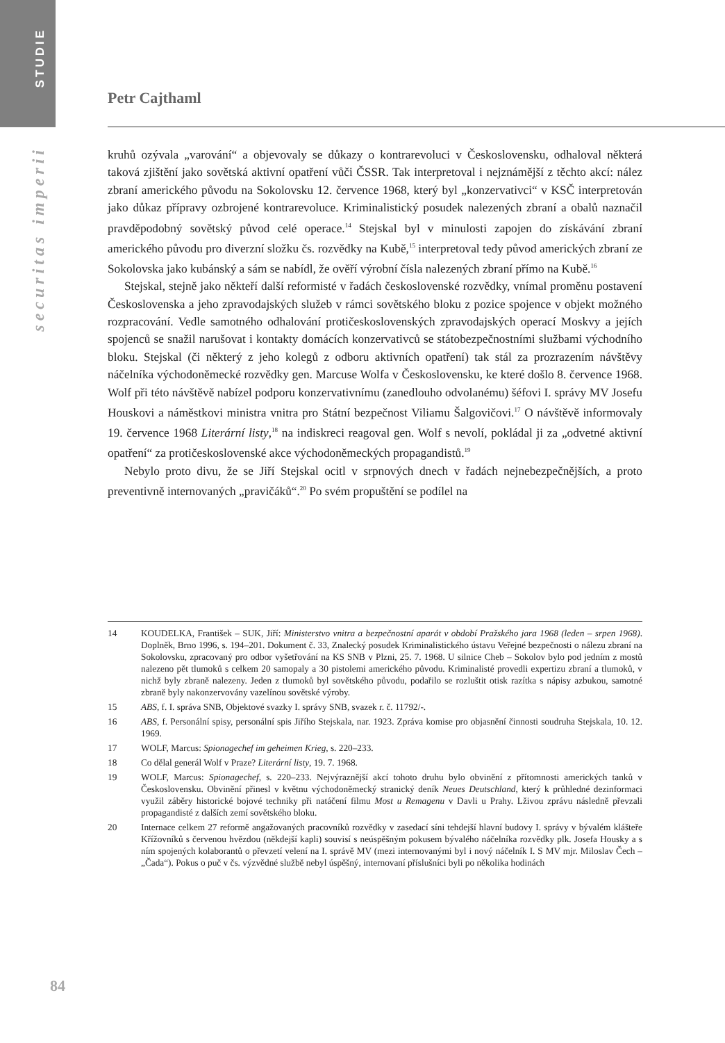STUDIE
securitas imperii
Petr Cajthaml
kruhů ozývala „varování“ a objevovaly se důkazy o kontrarevoluci v Československu, odhaloval některá taková zjištění jako sovětská aktivní opatření vůči ČSSR. Tak interpretoval i nejznámější z těchto akcí: nález zbraní amerického původu na Sokolovsku 12. července 1968, který byl „konzervativci“ v KSČ interpretován jako důkaz přípravy ozbrojené kontrarevoluce. Kriminalistický posudek nalezených zbraní a obalů naznačil pravděpodobný sovětský původ celé operace.<sup>14</sup> Stejskal byl v minulosti zapojen do získávání zbraní amerického původu pro diverzní složku čs. rozvědky na Kubě,<sup>15</sup> interpretoval tedy původ amerických zbraní ze Sokolovska jako kubánský a sám se nabídl, že ověří výrobní čísla nalezených zbraní přímo na Kubě.<sup>16</sup>
Stejskal, stejně jako někteří další reformisté v řadách československé rozvědky, vnímal proměnu postavení Československa a jeho zpravodajských služeb v rámci sovětského bloku z pozice spojence v objekt možného rozpracování. Vedle samotného odhalování protičeskoslovenských zpravodajských operací Moskvy a jejích spojenců se snažil narušovat i kontakty domácích konzervativců se státobezpečnostními službami východního bloku. Stejskal (či některý z jeho kolegů z odboru aktivních opatření) tak stál za prozrazením návštěvy náčelníka východoněmecké rozvědky gen. Marcuse Wolfa v Československu, ke které došlo 8. července 1968. Wolf při této návštěvě nabízel podporu konzervativnímu (zanedlouho odvolanému) šéfovi I. správy MV Josefu Houskovi a náměstkovi ministra vnitra pro Státní bezpečnost Viliamu Šalgovičovi.<sup>17</sup> O návštěvě informovaly 19. července 1968 Literární listy,<sup>18</sup> na indiskreci reagoval gen. Wolf s nevolí, pokládal ji za „odvetné aktivní opatření“ za protičeskoslovenské akce východoněmeckých propagandistů.<sup>19</sup>
Nebylo proto divu, že se Jiří Stejskal ocitl v srpnových dnech v řadách nejnebezpečnějších, a proto preventivně internovaných „pravičáků“.<sup>20</sup> Po svém propuštění se podílel na
14 KOUDELKA, František – SUK, Jiří: Ministerstvo vnitra a bezpečnostní aparát v období Pražského jara 1968 (leden – srpen 1968). Doplněk, Brno 1996, s. 194–201. Dokument č. 33, Znalecký posudek Kriminalistického ústavu Veřejné bezpečnosti o nálezu zbraní na Sokolovsku, zpracovaný pro odbor vyšetřování na KS SNB v Plzni, 25. 7. 1968. U silnice Cheb – Sokolov bylo pod jedním z mostů nalezeno pět tlumoků s celkem 20 samopaly a 30 pistolemi amerického původu. Kriminalisté provedli expertizu zbraní a tlumoků, v nichž byly zbraně nalezeny. Jeden z tlumoků byl sovětského původu, podařilo se rozluštit otisk razítka s nápisy azbukou, samotné zbraně byly nakonzervovány vazelínou sovětské výroby.
15 ABS, f. I. správa SNB, Objektové svazky I. správy SNB, svazek r. č. 11792/-.
16 ABS, f. Personální spisy, personální spis Jiřího Stejskala, nar. 1923. Zpráva komise pro objasnění činnosti soudruha Stejskala, 10. 12. 1969.
17 WOLF, Marcus: Spionagechef im geheimen Krieg, s. 220–233.
18 Co dělal generál Wolf v Praze? Literární listy, 19. 7. 1968.
19 WOLF, Marcus: Spionagechef, s. 220–233. Nejvýraznější akcí tohoto druhu bylo obvinění z přítomnosti amerických tanků v Československu. Obvinění přinesl v květnu východoněmecký stranický deník Neues Deutschland, který k průhledné dezinformaci využil záběry historické bojové techniky při natáčení filmu Most u Remagenu v Davli u Prahy. Lživou zprávu následně převzali propagandisté z dalších zemí sovětského bloku.
20 Internace celkem 27 reformě angažovaných pracovníků rozvědky v zasedací síni tehdejší hlavní budovy I. správy v bývalém klášteře Křížovníků s červenou hvězdou (někdejší kapli) souvisí s neúspěšným pokusem bývalého náčelníka rozvědky plk. Josefa Housky a s ním spojených kolaborantů o převzetí velení na I. správě MV (mezi internovanými byl i nový náčelník I. S MV mjr. Miloslav Čech – „Čada“). Pokus o puč v čs. výzvědné službě nebyl úspěšný, internovaní příslušníci byli po několika hodinách
84